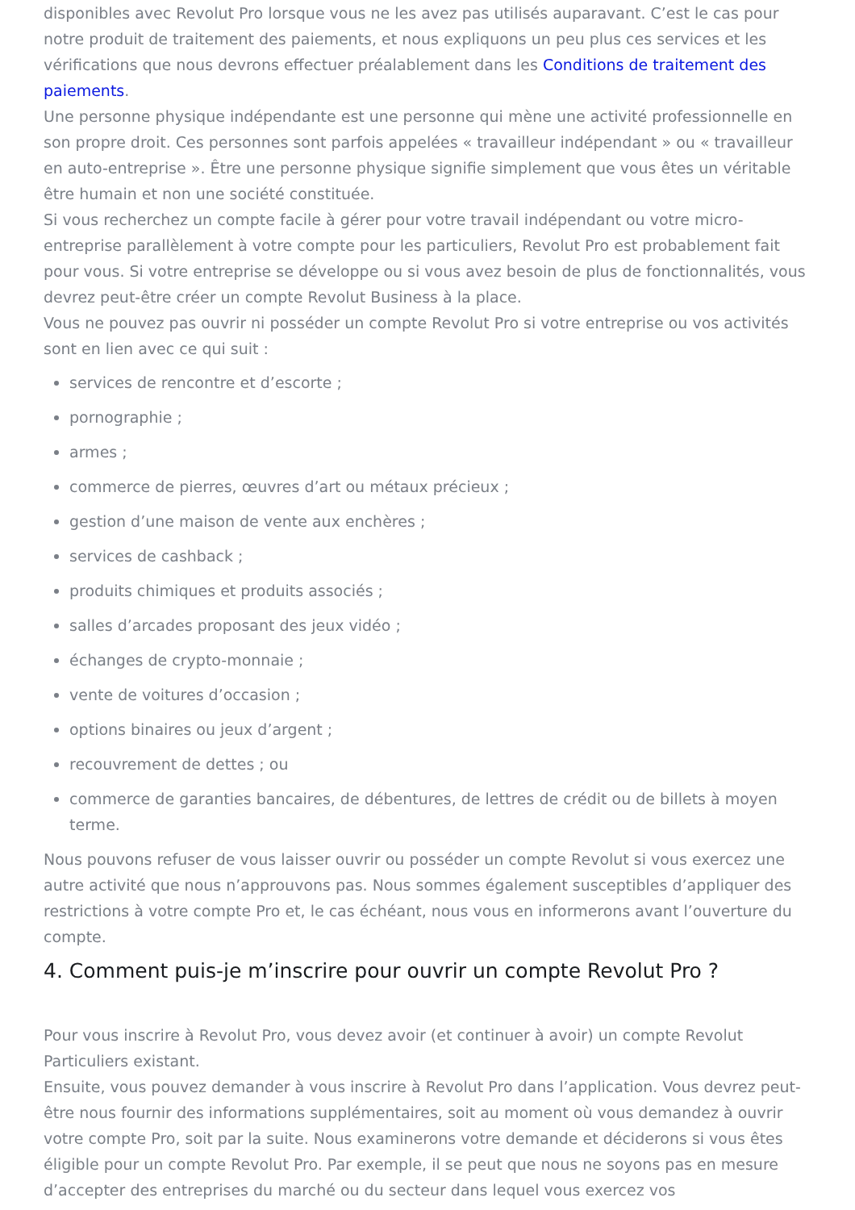disponibles avec Revolut Pro lorsque vous ne les avez pas utilisés auparavant. C’est le cas pour notre produit de traitement des paiements, et nous expliquons un peu plus ces services et les vérifications que nous devrons effectuer préalablement dans les Conditions de traitement des paiements.
Une personne physique indépendante est une personne qui mène une activité professionnelle en son propre droit. Ces personnes sont parfois appelées « travailleur indépendant » ou « travailleur en auto-entreprise ». Être une personne physique signifie simplement que vous êtes un véritable être humain et non une société constituée.
Si vous recherchez un compte facile à gérer pour votre travail indépendant ou votre micro-entreprise parallèlement à votre compte pour les particuliers, Revolut Pro est probablement fait pour vous. Si votre entreprise se développe ou si vous avez besoin de plus de fonctionnalités, vous devrez peut-être créer un compte Revolut Business à la place.
Vous ne pouvez pas ouvrir ni posséder un compte Revolut Pro si votre entreprise ou vos activités sont en lien avec ce qui suit :
services de rencontre et d’escorte ;
pornographie ;
armes ;
commerce de pierres, œuvres d’art ou métaux précieux ;
gestion d’une maison de vente aux enchères ;
services de cashback ;
produits chimiques et produits associés ;
salles d’arcades proposant des jeux vidéo ;
échanges de crypto-monnaie ;
vente de voitures d’occasion ;
options binaires ou jeux d’argent ;
recouvrement de dettes ; ou
commerce de garanties bancaires, de débentures, de lettres de crédit ou de billets à moyen terme.
Nous pouvons refuser de vous laisser ouvrir ou posséder un compte Revolut si vous exercez une autre activité que nous n’approuvons pas. Nous sommes également susceptibles d’appliquer des restrictions à votre compte Pro et, le cas échéant, nous vous en informerons avant l’ouverture du compte.
4. Comment puis-je m’inscrire pour ouvrir un compte Revolut Pro ?
Pour vous inscrire à Revolut Pro, vous devez avoir (et continuer à avoir) un compte Revolut Particuliers existant.
Ensuite, vous pouvez demander à vous inscrire à Revolut Pro dans l’application. Vous devrez peut-être nous fournir des informations supplémentaires, soit au moment où vous demandez à ouvrir votre compte Pro, soit par la suite. Nous examinerons votre demande et déciderons si vous êtes éligible pour un compte Revolut Pro. Par exemple, il se peut que nous ne soyons pas en mesure d’accepter des entreprises du marché ou du secteur dans lequel vous exercez vos